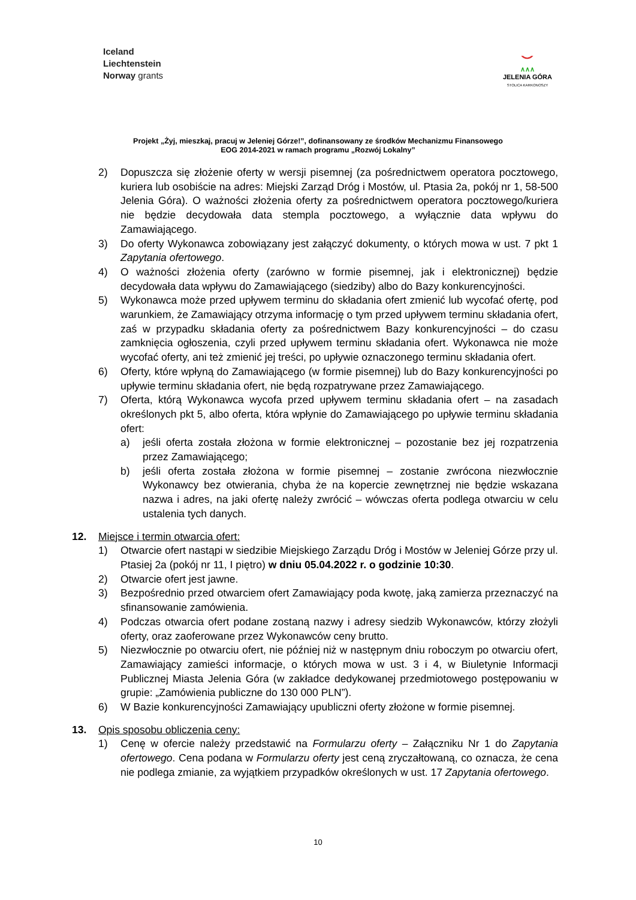Iceland
Liechtenstein
Norway grants
⌣
∧∧∧
JELENIA GÓRA
STOLICA KARKONOSZY
Projekt „Żyj, mieszkaj, pracuj w Jeleniej Górze!”, dofinansowany ze środków Mechanizmu Finansowego
EOG 2014-2021 w ramach programu „Rozwój Lokalny”
2) Dopuszcza się złożenie oferty w wersji pisemnej (za pośrednictwem operatora pocztowego, kuriera lub osobiście na adres: Miejski Zarząd Dróg i Mostów, ul. Ptasia 2a, pokój nr 1, 58-500 Jelenia Góra). O ważności złożenia oferty za pośrednictwem operatora pocztowego/kuriera nie będzie decydowała data stempla pocztowego, a wyłącznie data wpływu do Zamawiającego.
3) Do oferty Wykonawca zobowiązany jest załączyć dokumenty, o których mowa w ust. 7 pkt 1 Zapytania ofertowego.
4) O ważności złożenia oferty (zarówno w formie pisemnej, jak i elektronicznej) będzie decydowała data wpływu do Zamawiającego (siedziby) albo do Bazy konkurencyjności.
5) Wykonawca może przed upływem terminu do składania ofert zmienić lub wycofać ofertę, pod warunkiem, że Zamawiający otrzyma informację o tym przed upływem terminu składania ofert, zaś w przypadku składania oferty za pośrednictwem Bazy konkurencyjności – do czasu zamknięcia ogłoszenia, czyli przed upływem terminu składania ofert. Wykonawca nie może wycofać oferty, ani też zmienić jej treści, po upływie oznaczonego terminu składania ofert.
6) Oferty, które wpłyną do Zamawiającego (w formie pisemnej) lub do Bazy konkurencyjności po upływie terminu składania ofert, nie będą rozpatrywane przez Zamawiającego.
7) Oferta, którą Wykonawca wycofa przed upływem terminu składania ofert – na zasadach określonych pkt 5, albo oferta, która wpłynie do Zamawiającego po upływie terminu składania ofert:
a) jeśli oferta została złożona w formie elektronicznej – pozostanie bez jej rozpatrzenia przez Zamawiającego;
b) jeśli oferta została złożona w formie pisemnej – zostanie zwrócona niezwłocznie Wykonawcy bez otwierania, chyba że na kopercie zewnętrznej nie będzie wskazana nazwa i adres, na jaki ofertę należy zwrócić – wówczas oferta podlega otwarciu w celu ustalenia tych danych.
12. Miejsce i termin otwarcia ofert:
1) Otwarcie ofert nastąpi w siedzibie Miejskiego Zarządu Dróg i Mostów w Jeleniej Górze przy ul. Ptasiej 2a (pokój nr 11, I piętro) w dniu 05.04.2022 r. o godzinie 10:30.
2) Otwarcie ofert jest jawne.
3) Bezpośrednio przed otwarciem ofert Zamawiający poda kwotę, jaką zamierza przeznaczyć na sfinansowanie zamówienia.
4) Podczas otwarcia ofert podane zostaną nazwy i adresy siedzib Wykonawców, którzy złożyli oferty, oraz zaoferowane przez Wykonawców ceny brutto.
5) Niezwłocznie po otwarciu ofert, nie później niż w następnym dniu roboczym po otwarciu ofert, Zamawiający zamieści informacje, o których mowa w ust. 3 i 4, w Biuletynie Informacji Publicznej Miasta Jelenia Góra (w zakładce dedykowanej przedmiotowego postępowaniu w grupie: „Zamówienia publiczne do 130 000 PLN”).
6) W Bazie konkurencyjności Zamawiający upubliczni oferty złożone w formie pisemnej.
13. Opis sposobu obliczenia ceny:
1) Cenę w ofercie należy przedstawić na Formularzu oferty – Załączniku Nr 1 do Zapytania ofertowego. Cena podana w Formularzu oferty jest ceną zryczałtowaną, co oznacza, że cena nie podlega zmianie, za wyjątkiem przypadków określonych w ust. 17 Zapytania ofertowego.
10